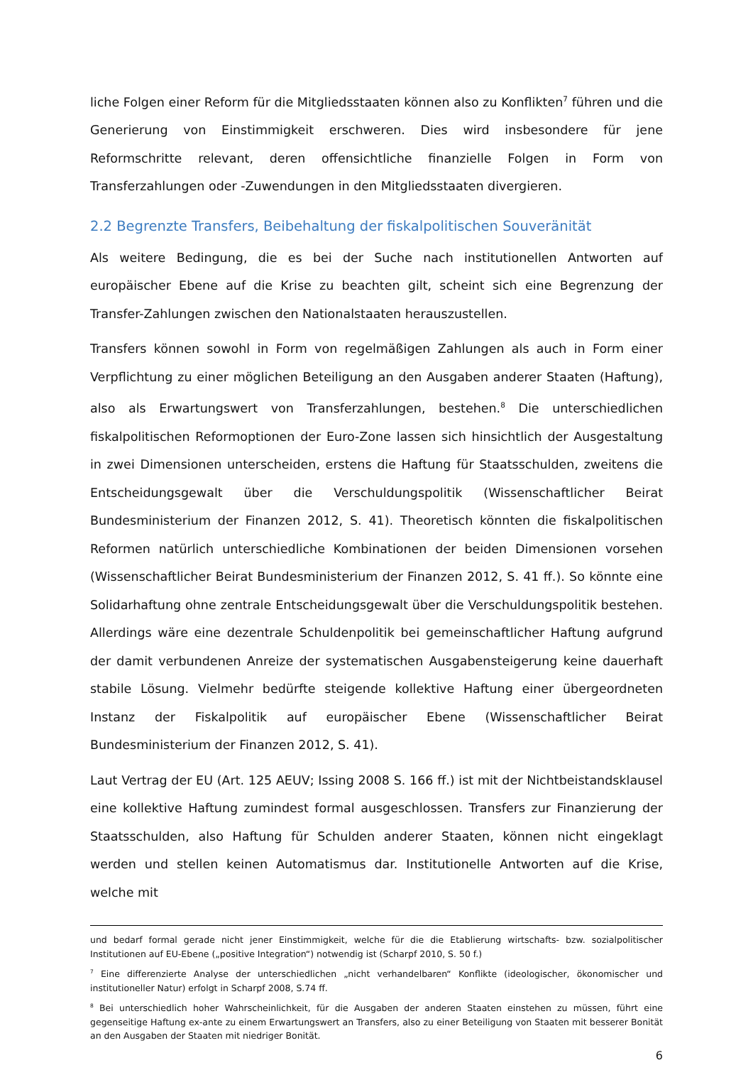liche Folgen einer Reform für die Mitgliedsstaaten können also zu Konflikten<sup>7</sup> führen und die Generierung von Einstimmigkeit erschweren. Dies wird insbesondere für jene Reformschritte relevant, deren offensichtliche finanzielle Folgen in Form von Transferzahlungen oder -Zuwendungen in den Mitgliedsstaaten divergieren.
2.2 Begrenzte Transfers, Beibehaltung der fiskalpolitischen Souveränität
Als weitere Bedingung, die es bei der Suche nach institutionellen Antworten auf europäischer Ebene auf die Krise zu beachten gilt, scheint sich eine Begrenzung der Transfer-Zahlungen zwischen den Nationalstaaten herauszustellen.
Transfers können sowohl in Form von regelmäßigen Zahlungen als auch in Form einer Verpflichtung zu einer möglichen Beteiligung an den Ausgaben anderer Staaten (Haftung), also als Erwartungswert von Transferzahlungen, bestehen.<sup>8</sup> Die unterschiedlichen fiskalpolitischen Reformoptionen der Euro-Zone lassen sich hinsichtlich der Ausgestaltung in zwei Dimensionen unterscheiden, erstens die Haftung für Staatsschulden, zweitens die Entscheidungsgewalt über die Verschuldungspolitik (Wissenschaftlicher Beirat Bundesministerium der Finanzen 2012, S. 41). Theoretisch könnten die fiskalpolitischen Reformen natürlich unterschiedliche Kombinationen der beiden Dimensionen vorsehen (Wissenschaftlicher Beirat Bundesministerium der Finanzen 2012, S. 41 ff.). So könnte eine Solidarhaftung ohne zentrale Entscheidungsgewalt über die Verschuldungspolitik bestehen. Allerdings wäre eine dezentrale Schuldenpolitik bei gemeinschaftlicher Haftung aufgrund der damit verbundenen Anreize der systematischen Ausgabensteigerung keine dauerhaft stabile Lösung. Vielmehr bedürfte steigende kollektive Haftung einer übergeordneten Instanz der Fiskalpolitik auf europäischer Ebene (Wissenschaftlicher Beirat Bundesministerium der Finanzen 2012, S. 41).
Laut Vertrag der EU (Art. 125 AEUV; Issing 2008 S. 166 ff.) ist mit der Nichtbeistandsklausel eine kollektive Haftung zumindest formal ausgeschlossen. Transfers zur Finanzierung der Staatsschulden, also Haftung für Schulden anderer Staaten, können nicht eingeklagt werden und stellen keinen Automatismus dar. Institutionelle Antworten auf die Krise, welche mit
und bedarf formal gerade nicht jener Einstimmigkeit, welche für die die Etablierung wirtschafts- bzw. sozialpolitischer Institutionen auf EU-Ebene („positive Integration“) notwendig ist (Scharpf 2010, S. 50 f.)
<sup>7</sup> Eine differenzierte Analyse der unterschiedlichen „nicht verhandelbaren“ Konflikte (ideologischer, ökonomischer und institutioneller Natur) erfolgt in Scharpf 2008, S.74 ff.
<sup>8</sup> Bei unterschiedlich hoher Wahrscheinlichkeit, für die Ausgaben der anderen Staaten einstehen zu müssen, führt eine gegenseitige Haftung ex-ante zu einem Erwartungswert an Transfers, also zu einer Beteiligung von Staaten mit besserer Bonität an den Ausgaben der Staaten mit niedriger Bonität.
6